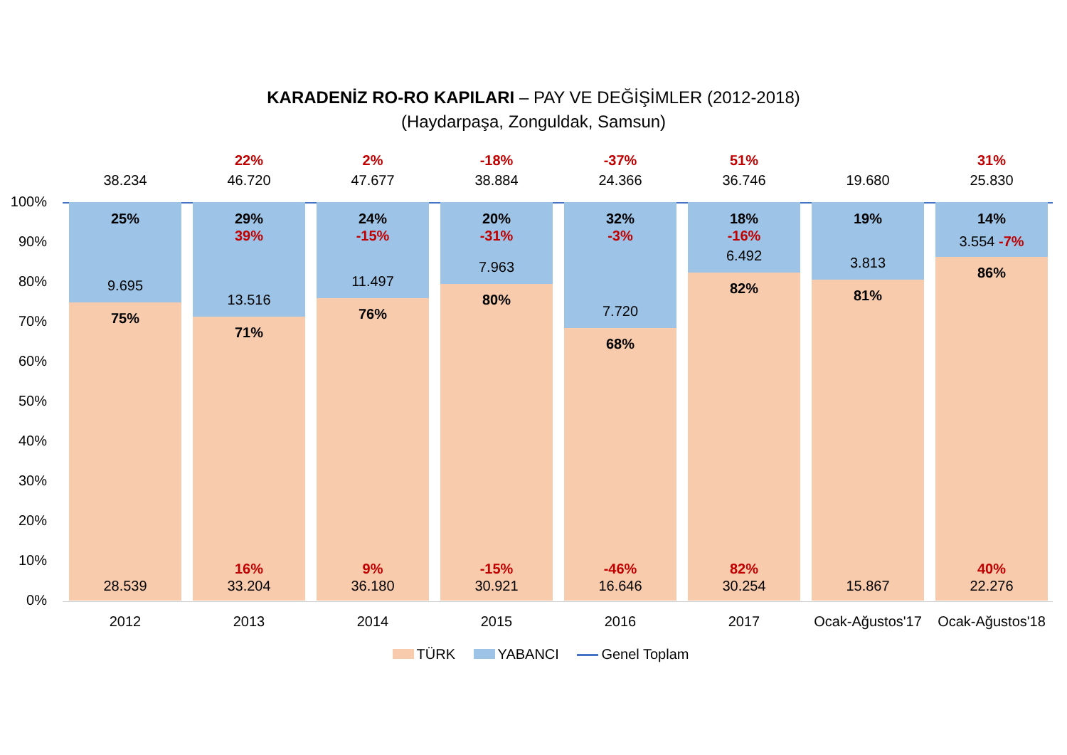KARADENİZ RO-RO KAPILARI – PAY VE DEĞİŞİMLER (2012-2018)
(Haydarpaşa, Zonguldak, Samsun)
100%
90%
80%
70%
60%
50%
40%
30%
20%
10%
0%
38.234
25%
9.695
75%
28.539
22%
46.720
29%
39%
13.516
71%
16%
33.204
2%
47.677
24%
-15%
11.497
76%
9%
36.180
-18%
38.884
20%
-31%
7.963
80%
-15%
30.921
-37%
24.366
32%
-3%
7.720
68%
-46%
16.646
51%
36.746
18%
-16%
6.492
82%
82%
30.254
19.680
19%
3.813
81%
15.867
31%
25.830
14%
3.554 -7%
86%
40%
22.276
2012 2013 2014 2015 2016 2017
Ocak-Ağustos'17
Ocak-Ağustos'18
TÜRK YABANCI Genel Toplam